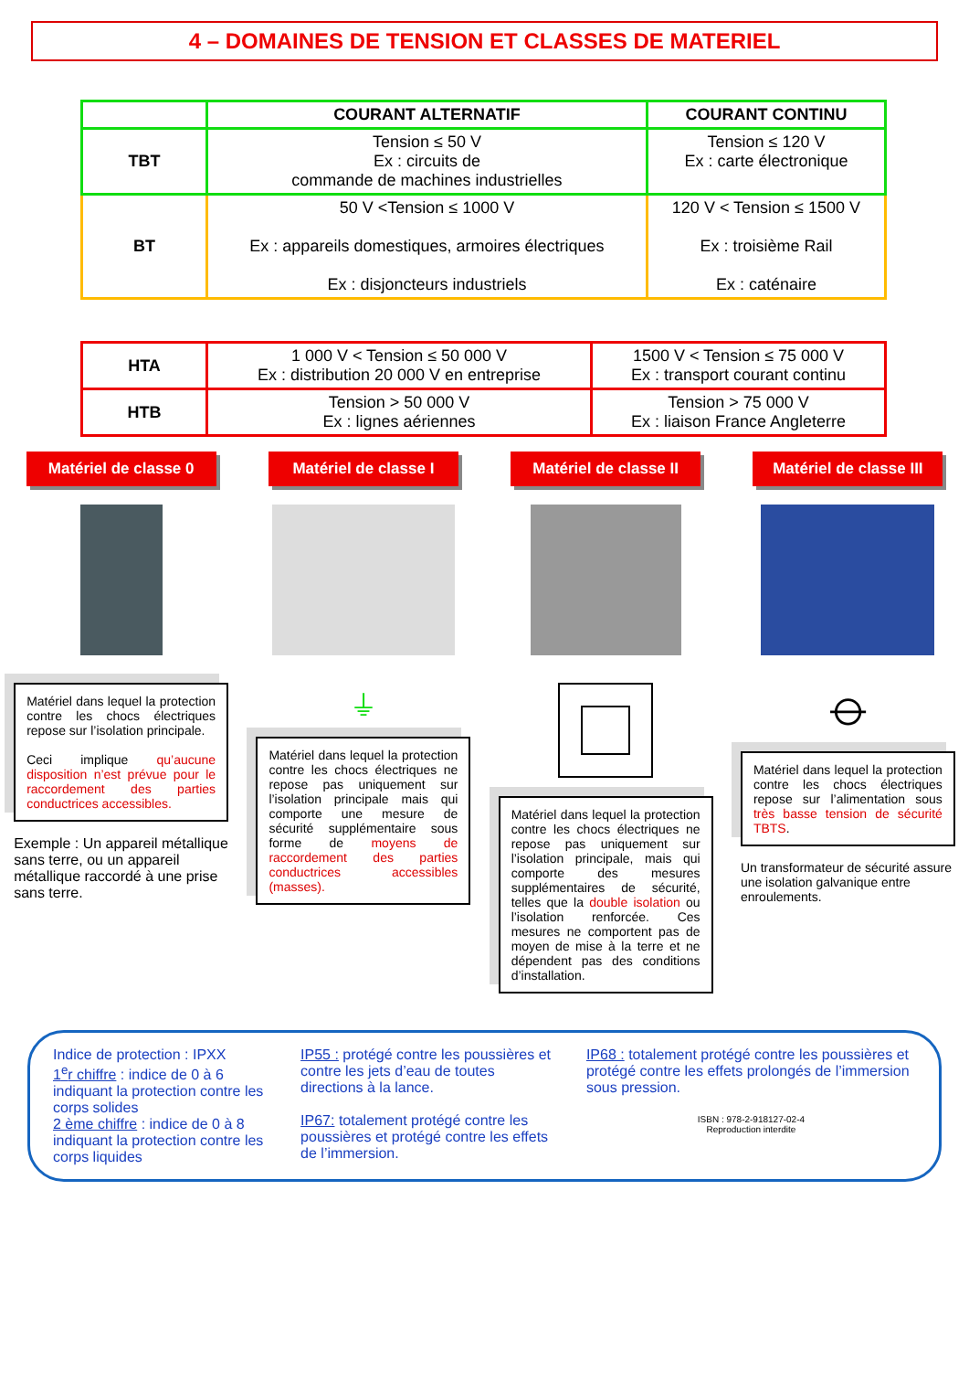4 – DOMAINES DE TENSION ET CLASSES DE MATERIEL
| | COURANT ALTERNATIF | COURANT CONTINU |
| --- | --- | --- |
| TBT | Tension ≤ 50 V Ex : circuits de commande de machines industrielles | Tension ≤ 120 V Ex : carte électronique |
| BT | 50 V <Tension ≤ 1000 V Ex : appareils domestiques, armoires électriques Ex : disjoncteurs industriels | 120 V < Tension ≤ 1500 V Ex : troisième Rail Ex : caténaire |
| HTA | 1 000 V < Tension ≤ 50 000 V Ex : distribution 20 000 V en entreprise | 1500 V < Tension ≤ 75 000 V Ex : transport courant continu |
| HTB | Tension > 50 000 V Ex : lignes aériennes | Tension > 75 000 V Ex : liaison France Angleterre |
Matériel de classe 0
Matériel de classe I
Matériel de classe II
Matériel de classe III
Matériel dans lequel la protection contre les chocs électriques repose sur l’isolation principale.
Ceci implique qu’aucune disposition n’est prévue pour le raccordement des parties conductrices accessibles.
Exemple : Un appareil métallique sans terre, ou un appareil métallique raccordé à une prise sans terre.
⏚
Matériel dans lequel la protection contre les chocs électriques ne repose pas uniquement sur l’isolation principale mais qui comporte une mesure de sécurité supplémentaire sous forme de moyens de raccordement des parties conductrices accessibles (masses).
Matériel dans lequel la protection contre les chocs électriques ne repose pas uniquement sur l’isolation principale, mais qui comporte des mesures supplémentaires de sécurité, telles que la double isolation ou l’isolation renforcée. Ces mesures ne comportent pas de moyen de mise à la terre et ne dépendent pas des conditions d’installation.
⦵
Matériel dans lequel la protection contre les chocs électriques repose sur l’alimentation sous très basse tension de sécurité TBTS.
Un transformateur de sécurité assure une isolation galvanique entre enroulements.
Indice de protection : IPXX
1<sup>e</sup>r chiffre : indice de 0 à 6 indiquant la protection contre les corps solides
2 ème chiffre : indice de 0 à 8 indiquant la protection contre les corps liquides
IP55 : protégé contre les poussières et contre les jets d’eau de toutes directions à la lance.
IP67: totalement protégé contre les poussières et protégé contre les effets de l’immersion.
IP68 : totalement protégé contre les poussières et protégé contre les effets prolongés de l’immersion sous pression.
ISBN : 978-2-918127-02-4
Reproduction interdite